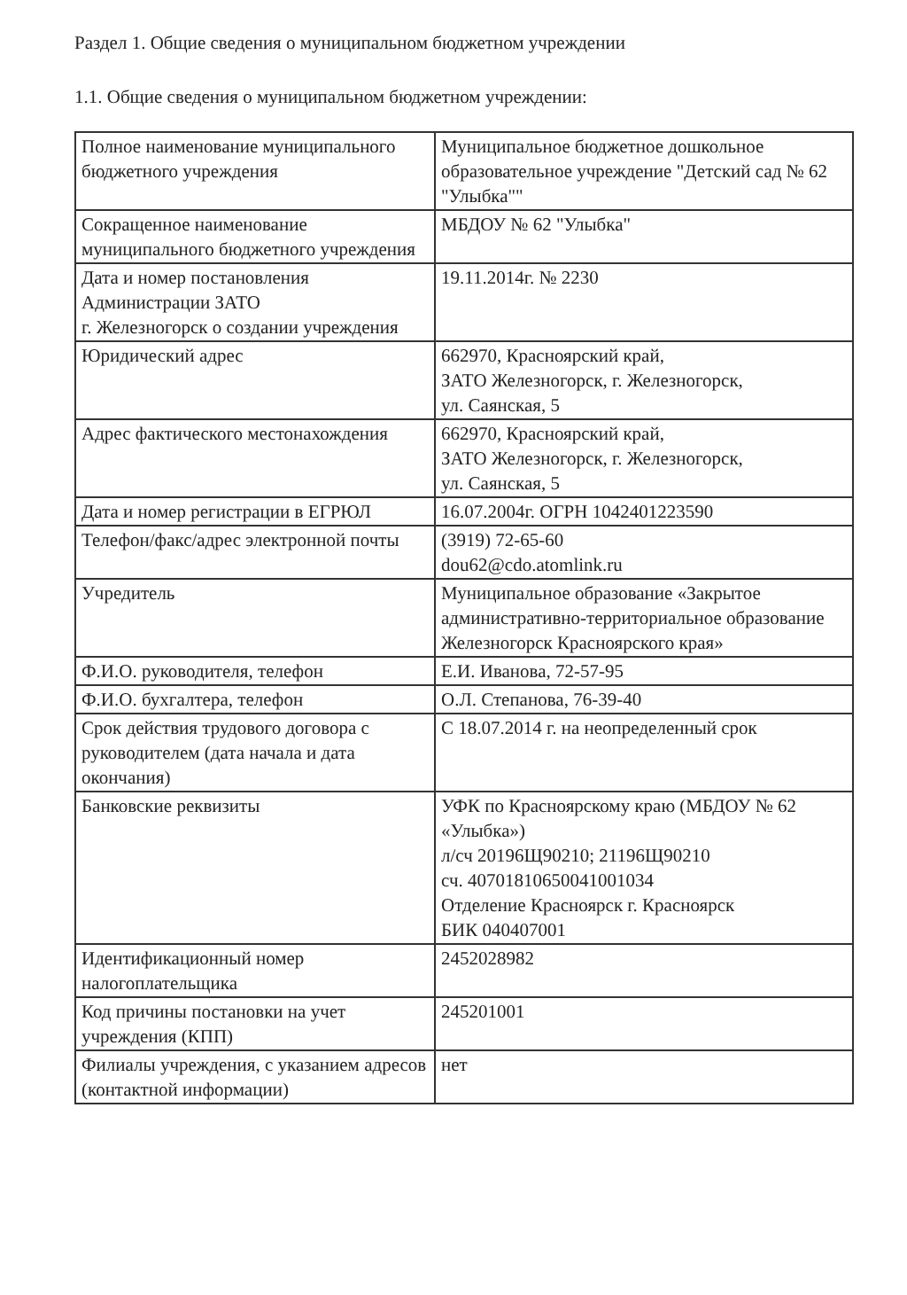Раздел 1. Общие сведения о муниципальном бюджетном учреждении
1.1. Общие сведения о муниципальном бюджетном учреждении:
| Полное наименование муниципального бюджетного учреждения | Муниципальное бюджетное дошкольное образовательное учреждение "Детский сад № 62 "Улыбка"" |
| Сокращенное наименование муниципального бюджетного учреждения | МБДОУ № 62 "Улыбка" |
| Дата и номер постановления Администрации ЗАТО г. Железногорск о создании учреждения | 19.11.2014г. № 2230 |
| Юридический адрес | 662970, Красноярский край, ЗАТО Железногорск, г. Железногорск, ул. Саянская, 5 |
| Адрес фактического местонахождения | 662970, Красноярский край, ЗАТО Железногорск, г. Железногорск, ул. Саянская, 5 |
| Дата и номер регистрации в ЕГРЮЛ | 16.07.2004г. ОГРН 1042401223590 |
| Телефон/факс/адрес электронной почты | (3919) 72-65-60 dou62@cdo.atomlink.ru |
| Учредитель | Муниципальное образование «Закрытое административно-территориальное образование Железногорск Красноярского края» |
| Ф.И.О. руководителя, телефон | Е.И. Иванова, 72-57-95 |
| Ф.И.О. бухгалтера, телефон | О.Л. Степанова, 76-39-40 |
| Срок действия трудового договора с руководителем (дата начала и дата окончания) | С 18.07.2014 г. на неопределенный срок |
| Банковские реквизиты | УФК по Красноярскому краю (МБДОУ № 62 «Улыбка») л/сч 20196Щ90210; 21196Щ90210 сч. 40701810650041001034 Отделение Красноярск г. Красноярск БИК 040407001 |
| Идентификационный номер налогоплательщика | 2452028982 |
| Код причины постановки на учет учреждения (КПП) | 245201001 |
| Филиалы учреждения, с указанием адресов (контактной информации) | нет |